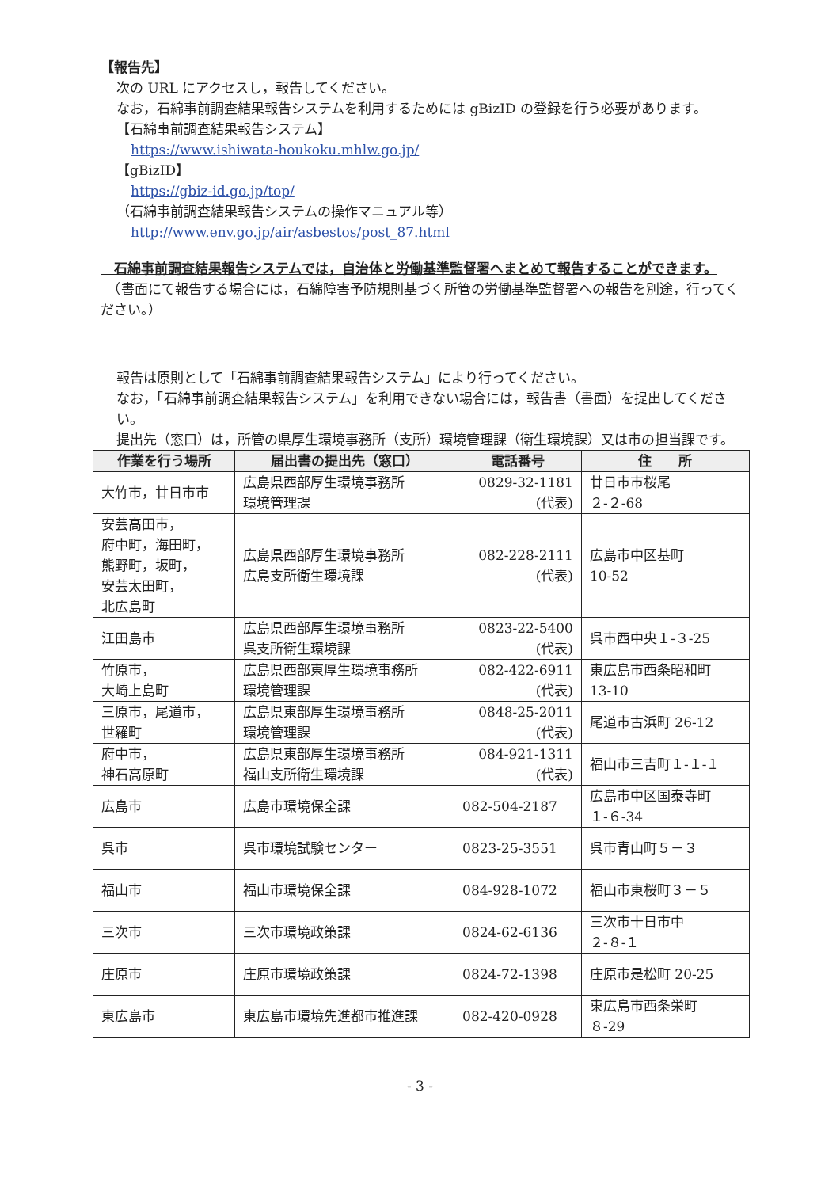【報告先】
次の URL にアクセスし，報告してください。
なお，石綿事前調査結果報告システムを利用するためには gBizID の登録を行う必要があります。
【石綿事前調査結果報告システム】
https://www.ishiwata-houkoku.mhlw.go.jp/
【gBizID】
https://gbiz-id.go.jp/top/
（石綿事前調査結果報告システムの操作マニュアル等）
http://www.env.go.jp/air/asbestos/post_87.html
　石綿事前調査結果報告システムでは，自治体と労働基準監督署へまとめて報告することができます。
　（書面にて報告する場合には，石綿障害予防規則基づく所管の労働基準監督署への報告を別途，行ってください。）
報告は原則として「石綿事前調査結果報告システム」により行ってください。
なお，「石綿事前調査結果報告システム」を利用できない場合には，報告書（書面）を提出してください。
提出先（窓口）は，所管の県厚生環境事務所（支所）環境管理課（衛生環境課）又は市の担当課です。
| 作業を行う場所 | 届出書の提出先（窓口） | 電話番号 | 住 所 |
| --- | --- | --- | --- |
| 大竹市，廿日市市 | 広島県西部厚生環境事務所 環境管理課 | 0829-32-1181 (代表) | 廿日市市桜尾 ２-２-68 |
| 安芸高田市， 府中町，海田町， 熊野町，坂町， 安芸太田町， 北広島町 | 広島県西部厚生環境事務所 広島支所衛生環境課 | 082-228-2111 (代表) | 広島市中区基町 10-52 |
| 江田島市 | 広島県西部厚生環境事務所 呉支所衛生環境課 | 0823-22-5400 (代表) | 呉市西中央１-３-25 |
| 竹原市， 大崎上島町 | 広島県西部東厚生環境事務所 環境管理課 | 082-422-6911 (代表) | 東広島市西条昭和町 13-10 |
| 三原市，尾道市， 世羅町 | 広島県東部厚生環境事務所 環境管理課 | 0848-25-2011 (代表) | 尾道市古浜町 26-12 |
| 府中市， 神石高原町 | 広島県東部厚生環境事務所 福山支所衛生環境課 | 084-921-1311 (代表) | 福山市三吉町１-１-１ |
| 広島市 | 広島市環境保全課 | 082-504-2187 | 広島市中区国泰寺町 １-６-34 |
| 呉市 | 呉市環境試験センター | 0823-25-3551 | 呉市青山町５－３ |
| 福山市 | 福山市環境保全課 | 084-928-1072 | 福山市東桜町３－５ |
| 三次市 | 三次市環境政策課 | 0824-62-6136 | 三次市十日市中 ２-８-１ |
| 庄原市 | 庄原市環境政策課 | 0824-72-1398 | 庄原市是松町 20-25 |
| 東広島市 | 東広島市環境先進都市推進課 | 082-420-0928 | 東広島市西条栄町 ８-29 |
- 3 -